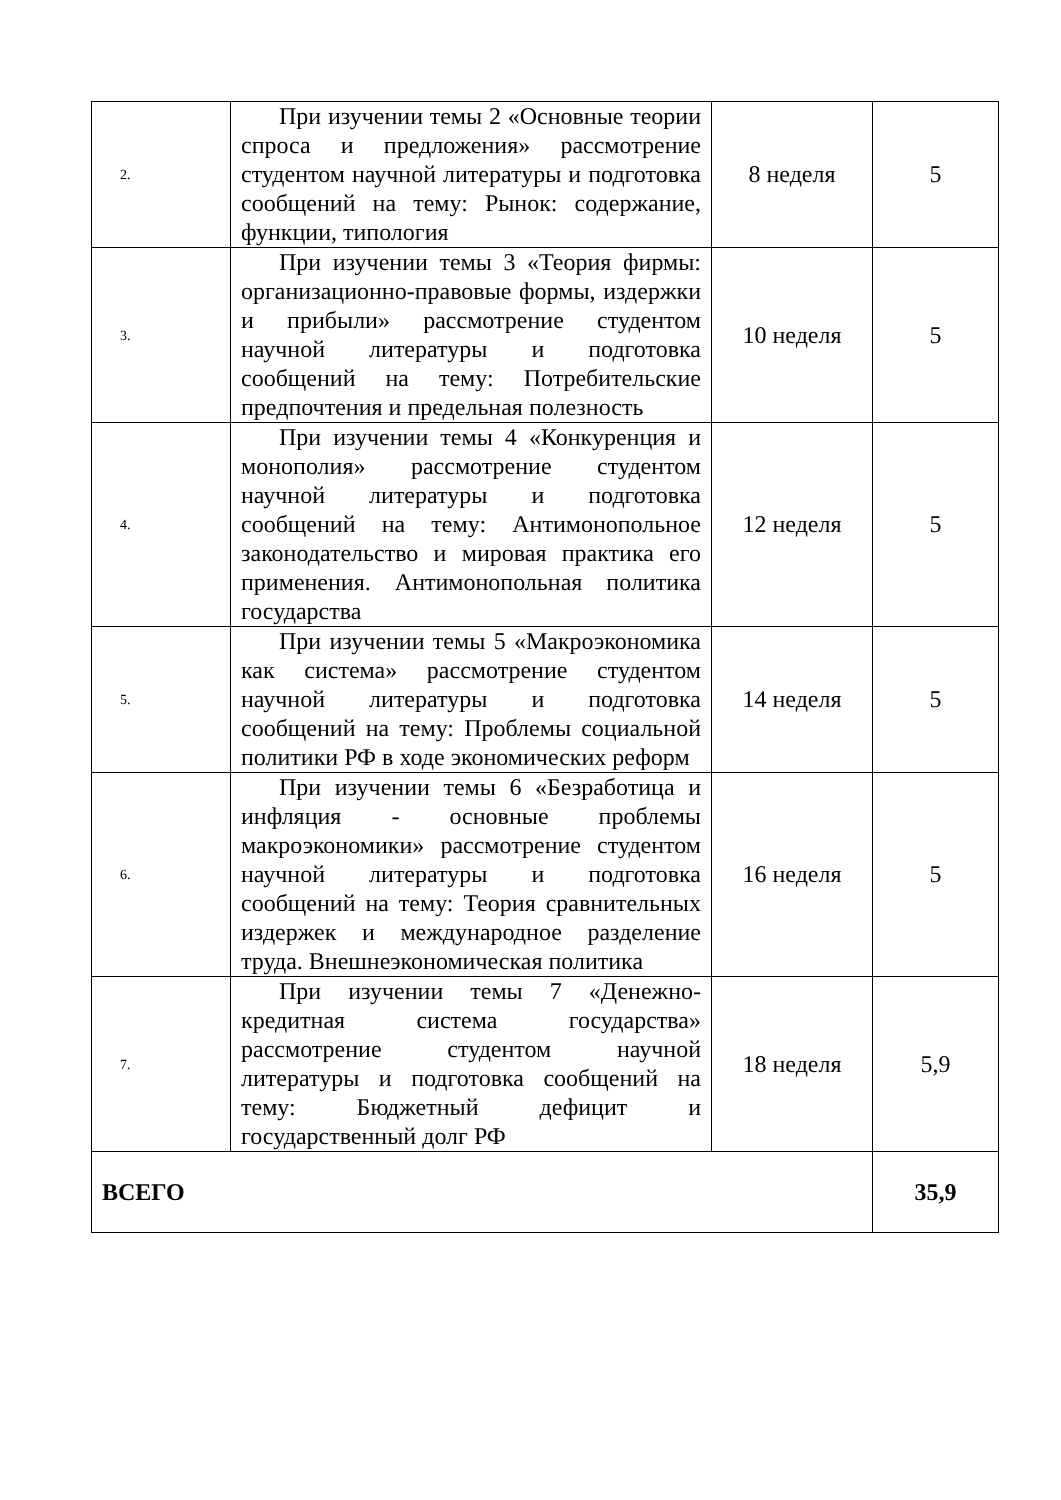| 2. | При изучении темы 2 «Основные теории спроса и предложения» рассмотрение студентом научной литературы и подготовка сообщений на тему: Рынок: содержание, функции, типология | 8 неделя | 5 |
| 3. | При изучении темы 3 «Теория фирмы: организационно-правовые формы, издержки и прибыли» рассмотрение студентом научной литературы и подготовка сообщений на тему: Потребительские предпочтения и предельная полезность | 10 неделя | 5 |
| 4. | При изучении темы 4 «Конкуренция и монополия» рассмотрение студентом научной литературы и подготовка сообщений на тему: Антимонопольное законодательство и мировая практика его применения. Антимонопольная политика государства | 12 неделя | 5 |
| 5. | При изучении темы 5 «Макроэкономика как система» рассмотрение студентом научной литературы и подготовка сообщений на тему: Проблемы социальной политики РФ в ходе экономических реформ | 14 неделя | 5 |
| 6. | При изучении темы 6 «Безработица и инфляция - основные проблемы макроэкономики» рассмотрение студентом научной литературы и подготовка сообщений на тему: Теория сравнительных издержек и международное разделение труда. Внешнеэкономическая политика | 16 неделя | 5 |
| 7. | При изучении темы 7 «Денежно-кредитная система государства» рассмотрение студентом научной литературы и подготовка сообщений на тему: Бюджетный дефицит и государственный долг РФ | 18 неделя | 5,9 |
| ВСЕГО | | | 35,9 |